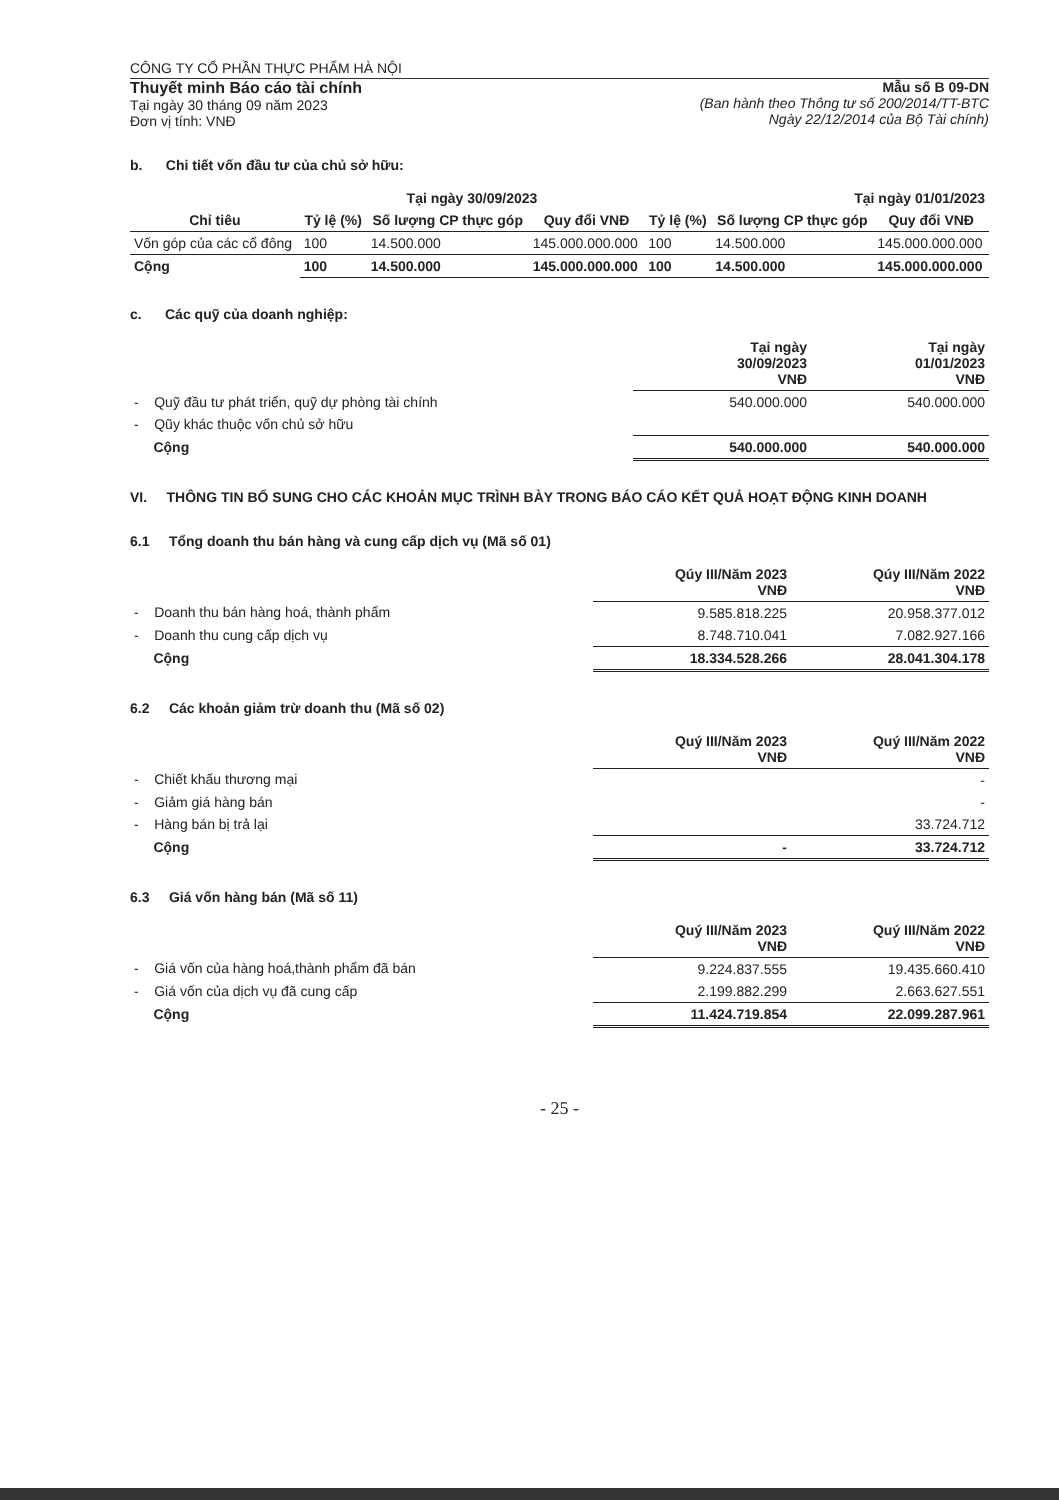CÔNG TY CỔ PHẦN THỰC PHẨM HÀ NỘI
Thuyết minh Báo cáo tài chính
Tại ngày 30 tháng 09 năm 2023
Đơn vị tính: VNĐ
Mẫu số B 09-DN
(Ban hành theo Thông tư số 200/2014/TT-BTC
Ngày 22/12/2014 của Bộ Tài chính)
b. Chi tiết vốn đầu tư của chủ sở hữu:
| | Tại ngày 30/09/2023 | | | Tại ngày 01/01/2023 | | |
| --- | --- | --- | --- | --- | --- | --- |
| Chỉ tiêu | Tỷ lệ (%) | Số lượng CP thực góp | Quy đổi VNĐ | Tỷ lệ (%) | Số lượng CP thực góp | Quy đổi VNĐ |
| Vốn góp của các cổ đông | 100 | 14.500.000 | 145.000.000.000 | 100 | 14.500.000 | 145.000.000.000 |
| Cộng | 100 | 14.500.000 | 145.000.000.000 | 100 | 14.500.000 | 145.000.000.000 |
c. Các quỹ của doanh nghiệp:
| | Tại ngày 30/09/2023 VNĐ | Tại ngày 01/01/2023 VNĐ |
| --- | --- | --- |
| - Quỹ đầu tư phát triển, quỹ dự phòng tài chính | 540.000.000 | 540.000.000 |
| - Qũy khác thuộc vốn chủ sở hữu | | |
| Cộng | 540.000.000 | 540.000.000 |
VI. THÔNG TIN BỔ SUNG CHO CÁC KHOẢN MỤC TRÌNH BÀY TRONG BÁO CÁO KẾT QUẢ HOẠT ĐỘNG KINH DOANH
6.1 Tổng doanh thu bán hàng và cung cấp dịch vụ (Mã số 01)
| | Qúy III/Năm 2023 VNĐ | Qúy III/Năm 2022 VNĐ |
| --- | --- | --- |
| - Doanh thu bán hàng hoá, thành phẩm | 9.585.818.225 | 20.958.377.012 |
| - Doanh thu cung cấp dịch vụ | 8.748.710.041 | 7.082.927.166 |
| Cộng | 18.334.528.266 | 28.041.304.178 |
6.2 Các khoản giảm trừ doanh thu (Mã số 02)
| | Quý III/Năm 2023 VNĐ | Quý III/Năm 2022 VNĐ |
| --- | --- | --- |
| - Chiết khấu thương mại | | - |
| - Giảm giá hàng bán | | - |
| - Hàng bán bị trả lại | | 33.724.712 |
| Cộng | - | 33.724.712 |
6.3 Giá vốn hàng bán (Mã số 11)
| | Quý III/Năm 2023 VNĐ | Quý III/Năm 2022 VNĐ |
| --- | --- | --- |
| - Giá vốn của hàng hoá,thành phẩm đã bán | 9.224.837.555 | 19.435.660.410 |
| - Giá vốn của dịch vụ đã cung cấp | 2.199.882.299 | 2.663.627.551 |
| Cộng | 11.424.719.854 | 22.099.287.961 |
- 25 -